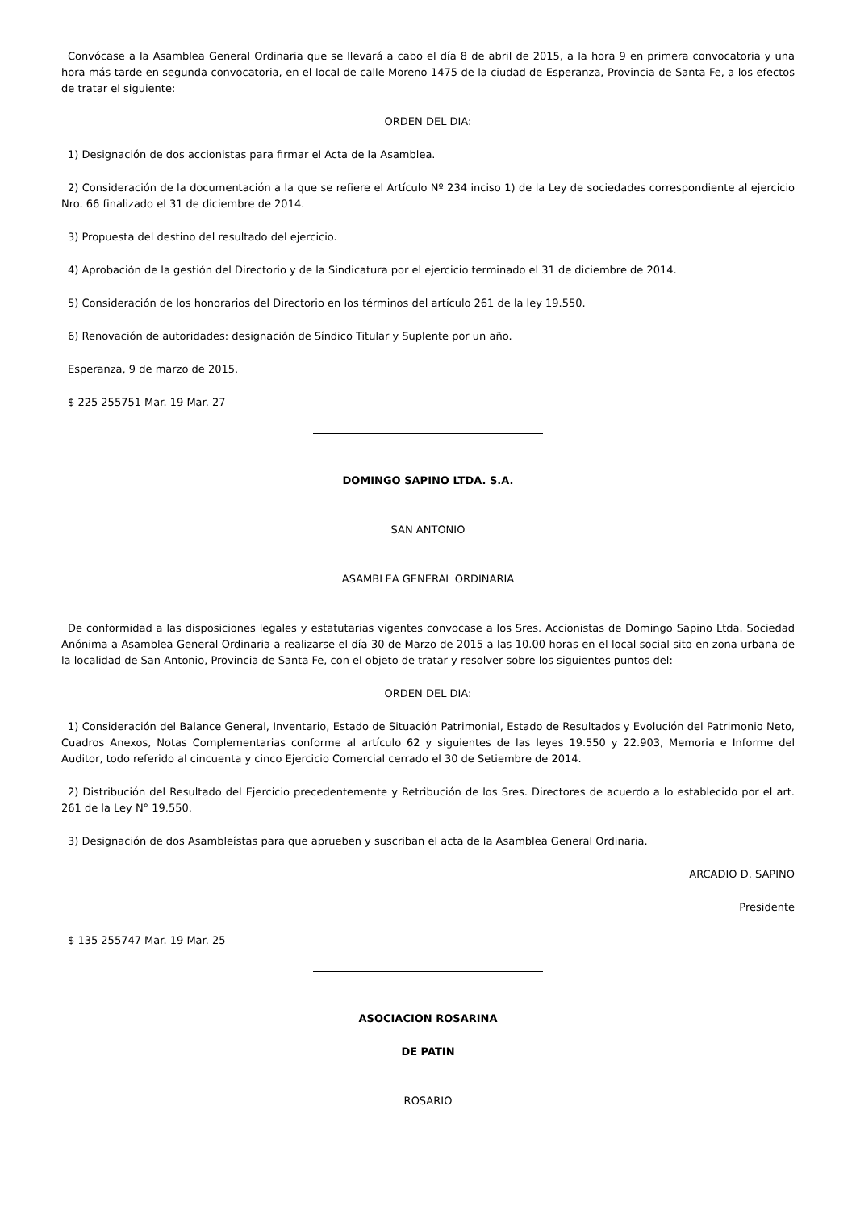Convócase a la Asamblea General Ordinaria que se llevará a cabo el día 8 de abril de 2015, a la hora 9 en primera convocatoria y una hora más tarde en segunda convocatoria, en el local de calle Moreno 1475 de la ciudad de Esperanza, Provincia de Santa Fe, a los efectos de tratar el siguiente:
ORDEN DEL DIA:
1) Designación de dos accionistas para firmar el Acta de la Asamblea.
2) Consideración de la documentación a la que se refiere el Artículo Nº 234 inciso 1) de la Ley de sociedades correspondiente al ejercicio Nro. 66 finalizado el 31 de diciembre de 2014.
3) Propuesta del destino del resultado del ejercicio.
4) Aprobación de la gestión del Directorio y de la Sindicatura por el ejercicio terminado el 31 de diciembre de 2014.
5) Consideración de los honorarios del Directorio en los términos del artículo 261 de la ley 19.550.
6) Renovación de autoridades: designación de Síndico Titular y Suplente por un año.
Esperanza, 9 de marzo de 2015.
$ 225 255751 Mar. 19 Mar. 27
DOMINGO SAPINO LTDA. S.A.
SAN ANTONIO
ASAMBLEA GENERAL ORDINARIA
De conformidad a las disposiciones legales y estatutarias vigentes convocase a los Sres. Accionistas de Domingo Sapino Ltda. Sociedad Anónima a Asamblea General Ordinaria a realizarse el día 30 de Marzo de 2015 a las 10.00 horas en el local social sito en zona urbana de la localidad de San Antonio, Provincia de Santa Fe, con el objeto de tratar y resolver sobre los siguientes puntos del:
ORDEN DEL DIA:
1) Consideración del Balance General, Inventario, Estado de Situación Patrimonial, Estado de Resultados y Evolución del Patrimonio Neto, Cuadros Anexos, Notas Complementarias conforme al artículo 62 y siguientes de las leyes 19.550 y 22.903, Memoria e Informe del Auditor, todo referido al cincuenta y cinco Ejercicio Comercial cerrado el 30 de Setiembre de 2014.
2) Distribución del Resultado del Ejercicio precedentemente y Retribución de los Sres. Directores de acuerdo a lo establecido por el art. 261 de la Ley N° 19.550.
3) Designación de dos Asambleístas para que aprueben y suscriban el acta de la Asamblea General Ordinaria.
ARCADIO D. SAPINO
Presidente
$ 135 255747 Mar. 19 Mar. 25
ASOCIACION ROSARINA
DE PATIN
ROSARIO